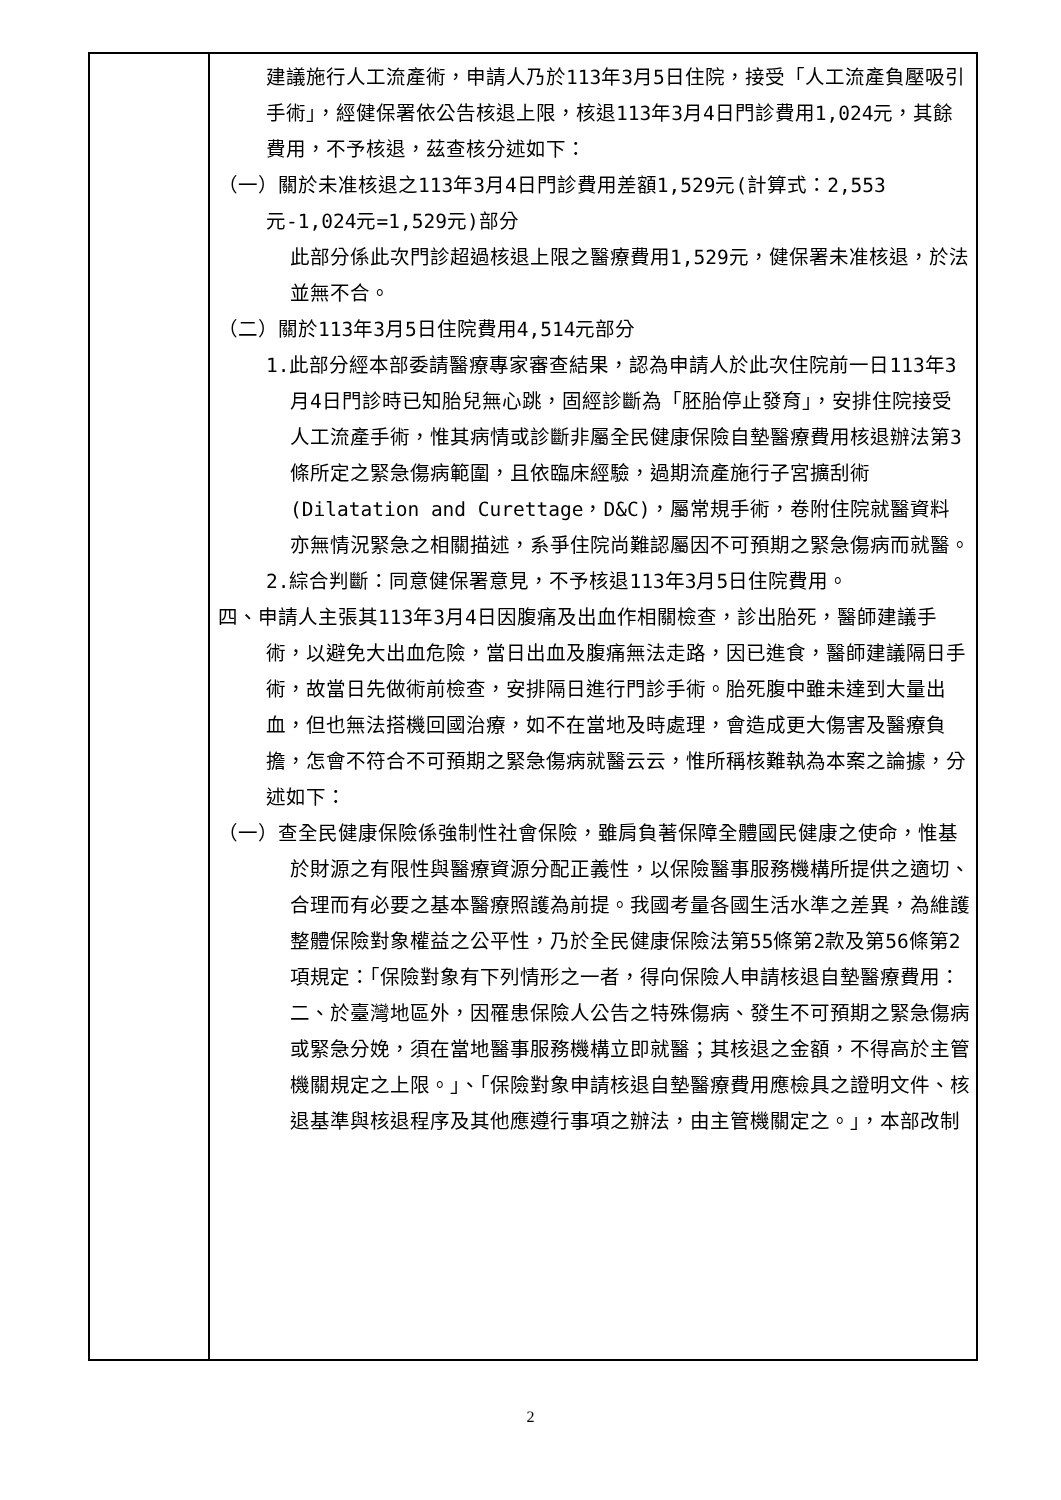建議施行人工流產術，申請人乃於113年3月5日住院，接受「人工流產負壓吸引手術」，經健保署依公告核退上限，核退113年3月4日門診費用1,024元，其餘費用，不予核退，茲查核分述如下：
（一）關於未准核退之113年3月4日門診費用差額1,529元(計算式：2,553元-1,024元=1,529元)部分
此部分係此次門診超過核退上限之醫療費用1,529元，健保署未准核退，於法並無不合。
（二）關於113年3月5日住院費用4,514元部分
1.此部分經本部委請醫療專家審查結果，認為申請人於此次住院前一日113年3月4日門診時已知胎兒無心跳，固經診斷為「胚胎停止發育」，安排住院接受人工流產手術，惟其病情或診斷非屬全民健康保險自墊醫療費用核退辦法第3條所定之緊急傷病範圍，且依臨床經驗，過期流產施行子宮擴刮術(Dilatation and Curettage，D&C)，屬常規手術，卷附住院就醫資料亦無情況緊急之相關描述，系爭住院尚難認屬因不可預期之緊急傷病而就醫。
2.綜合判斷：同意健保署意見，不予核退113年3月5日住院費用。
四、申請人主張其113年3月4日因腹痛及出血作相關檢查，診出胎死，醫師建議手術，以避免大出血危險，當日出血及腹痛無法走路，因已進食，醫師建議隔日手術，故當日先做術前檢查，安排隔日進行門診手術。胎死腹中雖未達到大量出血，但也無法搭機回國治療，如不在當地及時處理，會造成更大傷害及醫療負擔，怎會不符合不可預期之緊急傷病就醫云云，惟所稱核難執為本案之論據，分述如下：
（一）查全民健康保險係強制性社會保險，雖肩負著保障全體國民健康之使命，惟基於財源之有限性與醫療資源分配正義性，以保險醫事服務機構所提供之適切、合理而有必要之基本醫療照護為前提。我國考量各國生活水準之差異，為維護整體保險對象權益之公平性，乃於全民健康保險法第55條第2款及第56條第2項規定：「保險對象有下列情形之一者，得向保險人申請核退自墊醫療費用：二、於臺灣地區外，因罹患保險人公告之特殊傷病、發生不可預期之緊急傷病或緊急分娩，須在當地醫事服務機構立即就醫；其核退之金額，不得高於主管機關規定之上限。」、「保險對象申請核退自墊醫療費用應檢具之證明文件、核退基準與核退程序及其他應遵行事項之辦法，由主管機關定之。」，本部改制
2